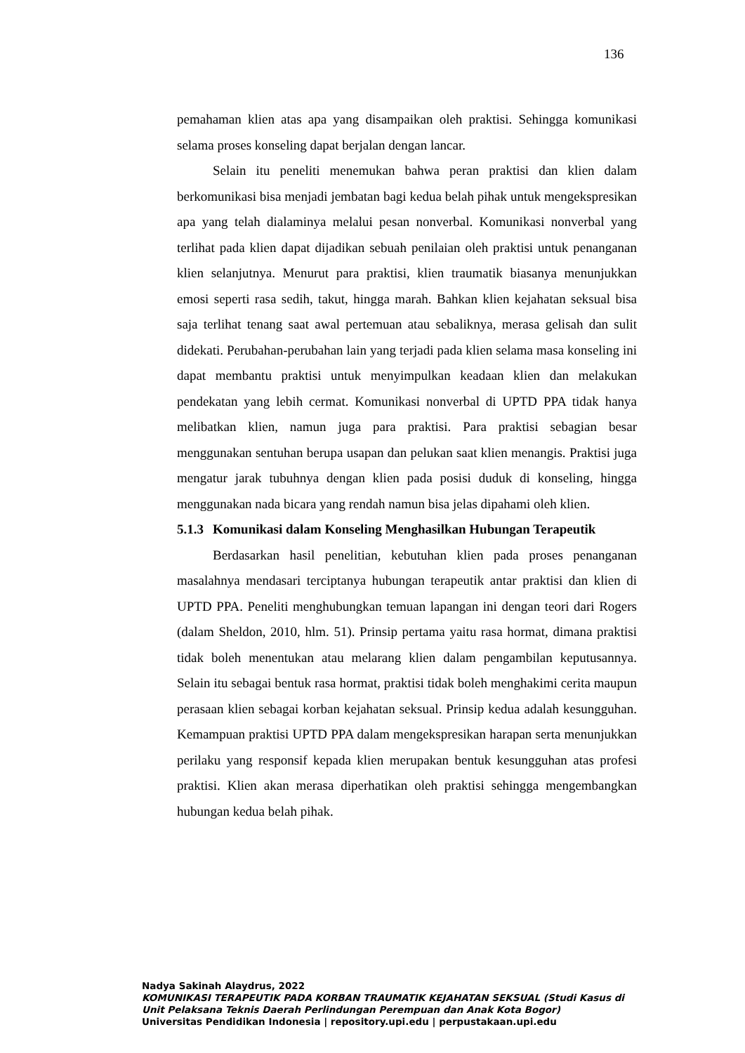136
pemahaman klien atas apa yang disampaikan oleh praktisi. Sehingga komunikasi selama proses konseling dapat berjalan dengan lancar.
Selain itu peneliti menemukan bahwa peran praktisi dan klien dalam berkomunikasi bisa menjadi jembatan bagi kedua belah pihak untuk mengekspresikan apa yang telah dialaminya melalui pesan nonverbal. Komunikasi nonverbal yang terlihat pada klien dapat dijadikan sebuah penilaian oleh praktisi untuk penanganan klien selanjutnya. Menurut para praktisi, klien traumatik biasanya menunjukkan emosi seperti rasa sedih, takut, hingga marah. Bahkan klien kejahatan seksual bisa saja terlihat tenang saat awal pertemuan atau sebaliknya, merasa gelisah dan sulit didekati. Perubahan-perubahan lain yang terjadi pada klien selama masa konseling ini dapat membantu praktisi untuk menyimpulkan keadaan klien dan melakukan pendekatan yang lebih cermat. Komunikasi nonverbal di UPTD PPA tidak hanya melibatkan klien, namun juga para praktisi. Para praktisi sebagian besar menggunakan sentuhan berupa usapan dan pelukan saat klien menangis. Praktisi juga mengatur jarak tubuhnya dengan klien pada posisi duduk di konseling, hingga menggunakan nada bicara yang rendah namun bisa jelas dipahami oleh klien.
5.1.3 Komunikasi dalam Konseling Menghasilkan Hubungan Terapeutik
Berdasarkan hasil penelitian, kebutuhan klien pada proses penanganan masalahnya mendasari terciptanya hubungan terapeutik antar praktisi dan klien di UPTD PPA. Peneliti menghubungkan temuan lapangan ini dengan teori dari Rogers (dalam Sheldon, 2010, hlm. 51). Prinsip pertama yaitu rasa hormat, dimana praktisi tidak boleh menentukan atau melarang klien dalam pengambilan keputusannya. Selain itu sebagai bentuk rasa hormat, praktisi tidak boleh menghakimi cerita maupun perasaan klien sebagai korban kejahatan seksual. Prinsip kedua adalah kesungguhan. Kemampuan praktisi UPTD PPA dalam mengekspresikan harapan serta menunjukkan perilaku yang responsif kepada klien merupakan bentuk kesungguhan atas profesi praktisi. Klien akan merasa diperhatikan oleh praktisi sehingga mengembangkan hubungan kedua belah pihak.
Nadya Sakinah Alaydrus, 2022
KOMUNIKASI TERAPEUTIK PADA KORBAN TRAUMATIK KEJAHATAN SEKSUAL (Studi Kasus di
Unit Pelaksana Teknis Daerah Perlindungan Perempuan dan Anak Kota Bogor)
Universitas Pendidikan Indonesia | repository.upi.edu | perpustakaan.upi.edu